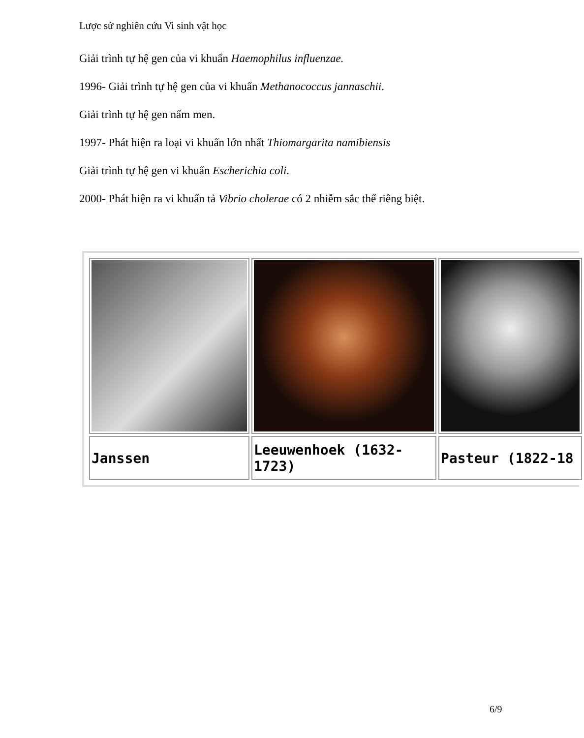Lược sử nghiên cứu Vi sinh vật học
Giải trình tự hệ gen của vi khuẩn Haemophilus influenzae.
1996- Giải trình tự hệ gen của vi khuẩn Methanococcus jannaschii.
Giải trình tự hệ gen nấm men.
1997- Phát hiện ra loại vi khuẩn lớn nhất Thiomargarita namibiensis
Giải trình tự hệ gen vi khuẩn Escherichia coli.
2000- Phát hiện ra vi khuẩn tả Vibrio cholerae có 2 nhiễm sắc thể riêng biệt.
| Janssen | Leeuwenhoek (1632-1723) | Pasteur (1822-18 |
6/9